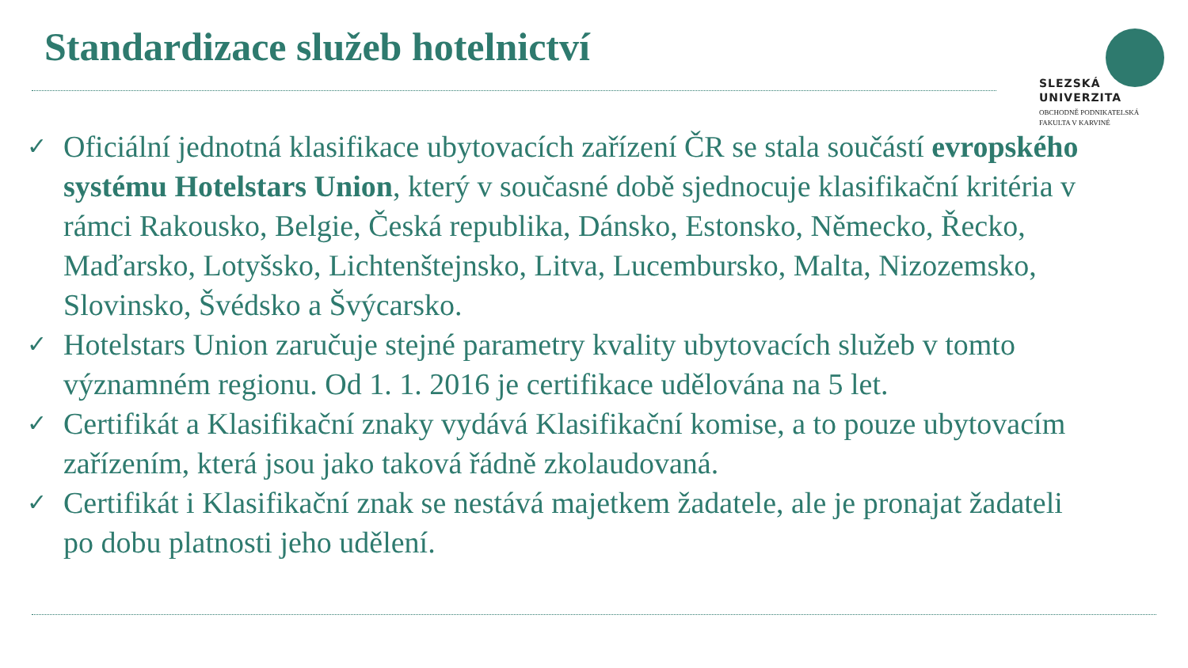Standardizace služeb hotelnictví
SLEZSKÁ
UNIVERZITA
OBCHODNĚ PODNIKATELSKÁ
FAKULTA V KARVINÉ
✓ Oficiální jednotná klasifikace ubytovacích zařízení ČR se stala součástí evropského systému Hotelstars Union, který v současné době sjednocuje klasifikační kritéria v rámci Rakousko, Belgie, Česká republika, Dánsko, Estonsko, Německo, Řecko, Maďarsko, Lotyšsko, Lichtenštejnsko, Litva, Lucembursko, Malta, Nizozemsko, Slovinsko, Švédsko a Švýcarsko.
✓ Hotelstars Union zaručuje stejné parametry kvality ubytovacích služeb v tomto významném regionu. Od 1. 1. 2016 je certifikace udělována na 5 let.
✓ Certifikát a Klasifikační znaky vydává Klasifikační komise, a to pouze ubytovacím zařízením, která jsou jako taková řádně zkolaudovaná.
✓ Certifikát i Klasifikační znak se nestává majetkem žadatele, ale je pronajat žadateli po dobu platnosti jeho udělení.